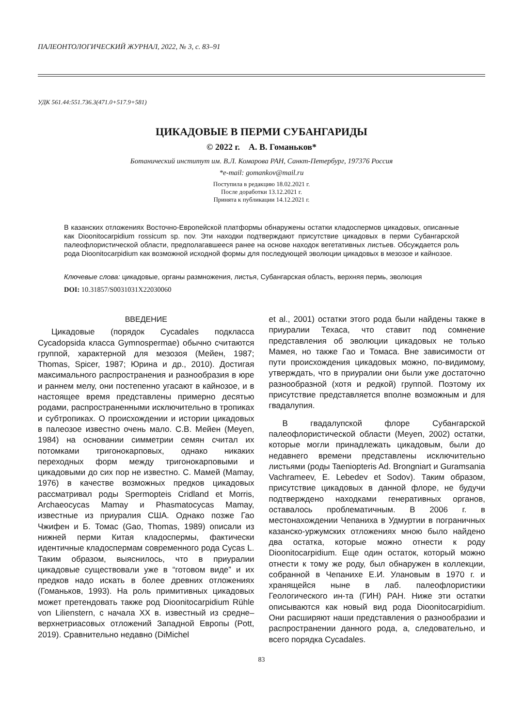ПАЛЕОНТОЛОГИЧЕСКИЙ ЖУРНАЛ, 2022, № 3, с. 83–91
УДК 561.44:551.736.3(471.0+517.9+581)
ЦИКАДОВЫЕ В ПЕРМИ СУБАНГАРИДЫ
© 2022 г. А. В. Гоманьков*
Ботанический институт им. В.Л. Комарова РАН, Санкт-Петербург, 197376 Россия
*e-mail: gomankov@mail.ru
Поступила в редакцию 18.02.2021 г.
После доработки 13.12.2021 г.
Принята к публикации 14.12.2021 г.
В казанских отложениях Восточно-Европейской платформы обнаружены остатки кладоспермов цикадовых, описанные как Dioonitocarpidium rossicum sp. nov. Эти находки подтверждают присутствие цикадовых в перми Субангарской палеофлористической области, предполагавшееся ранее на основе находок вегетативных листьев. Обсуждается роль рода Dioonitocarpidium как возможной исходной формы для последующей эволюции цикадовых в мезозое и кайнозое.
Ключевые слова: цикадовые, органы размножения, листья, Субангарская область, верхняя пермь, эволюция
DOI: 10.31857/S0031031X22030060
ВВЕДЕНИЕ
Цикадовые (порядок Cycadales подкласса Cycadopsida класса Gymnospermae) обычно считаются группой, характерной для мезозоя (Мейен, 1987; Thomas, Spicer, 1987; Юрина и др., 2010). Достигая максимального распространения и разнообразия в юре и раннем мелу, они постепенно угасают в кайнозое, и в настоящее время представлены примерно десятью родами, распространенными исключительно в тропиках и субтропиках. О происхождении и истории цикадовых в палеозое известно очень мало. С.В. Мейен (Meyen, 1984) на основании симметрии семян считал их потомками тригонокарповых, однако никаких переходных форм между тригонокарповыми и цикадовыми до сих пор не известно. С. Мамей (Mamay, 1976) в качестве возможных предков цикадовых рассматривал роды Spermopteis Cridland et Morris, Archaeocycas Mamay и Phasmatocycas Mamay, известные из приуралия США. Однако позже Гао Чжифен и Б. Томас (Gao, Thomas, 1989) описали из нижней перми Китая кладоспермы, фактически идентичные кладоспермам современного рода Cycas L. Таким образом, выяснилось, что в приуралии цикадовые существовали уже в “готовом виде” и их предков надо искать в более древних отложениях (Гоманьков, 1993). На роль примитивных цикадовых может претендовать также род Dioonitocarpidium Rühle von Lilienstern, с начала XX в. известный из средне–верхнетриасовых отложений Западной Европы (Pott, 2019). Сравнительно недавно (DiMichel
et al., 2001) остатки этого рода были найдены также в приуралии Техаса, что ставит под сомнение представления об эволюции цикадовых не только Мамея, но также Гао и Томаса. Вне зависимости от пути происхождения цикадовых можно, по-видимому, утверждать, что в приуралии они были уже достаточно разнообразной (хотя и редкой) группой. Поэтому их присутствие представляется вполне возможным и для гвадалупия.
В гвадалупской флоре Субангарской палеофлористической области (Meyen, 2002) остатки, которые могли принадлежать цикадовым, были до недавнего времени представлены исключительно листьями (роды Taeniopteris Ad. Brongniart и Guramsania Vachrameev, E. Lebedev et Sodov). Таким образом, присутствие цикадовых в данной флоре, не будучи подтверждено находками генеративных органов, оставалось проблематичным. В 2006 г. в местонахождении Чепаниха в Удмуртии в пограничных казанско-уржумских отложениях мною было найдено два остатка, которые можно отнести к роду Dioonitocarpidium. Еще один остаток, который можно отнести к тому же роду, был обнаружен в коллекции, собранной в Чепанихе Е.И. Улановым в 1970 г. и хранящейся ныне в лаб. палеофлористики Геологического ин-та (ГИН) РАН. Ниже эти остатки описываются как новый вид рода Dioonitocarpidium. Они расширяют наши представления о разнообразии и распространении данного рода, а, следовательно, и всего порядка Cycadales.
83